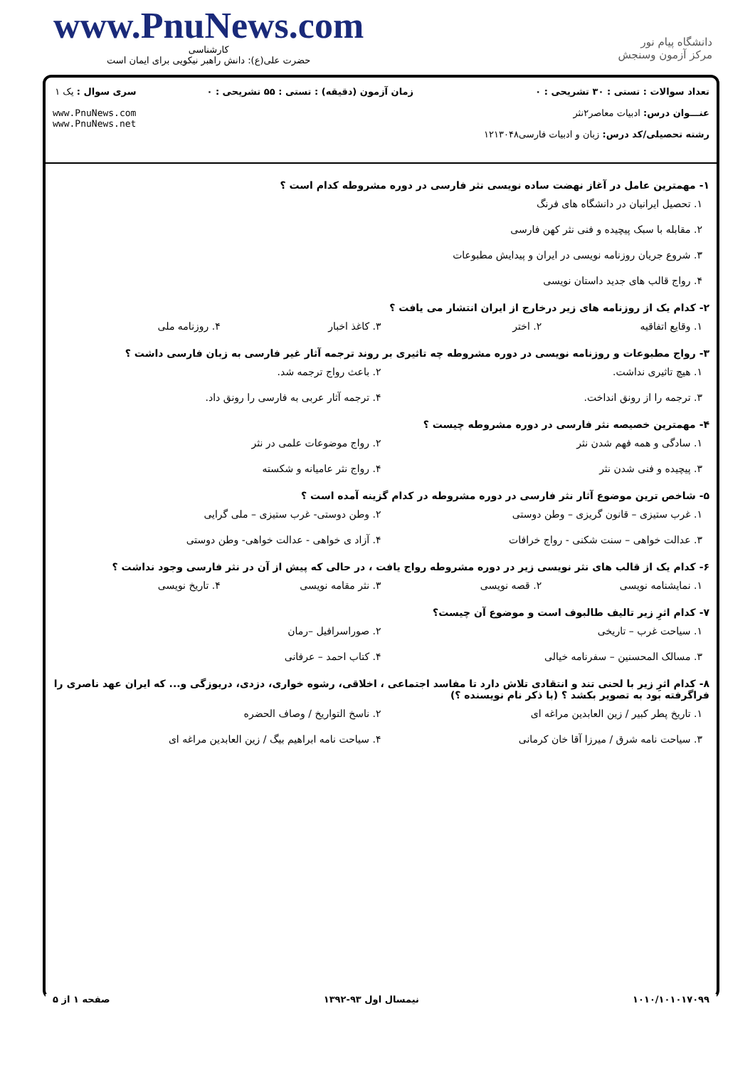www.PnuNews.com
کارشناسی
حضرت علی(ع): دانش راهبر نیکویی برای ایمان است
دانشگاه پیام نور
مرکز آزمون وسنجش
تعداد سوالات : تستی : ۳۰ تشریحی : ۰
عنـــوان درس: ادبیات معاصر۲نثر
رشته تحصیلی/کد درس: زبان و ادبیات فارسی۱۲۱۳۰۴۸
زمان آزمون (دقیقه) : تستی : ۵۵ تشریحی : ۰
سری سوال : یک ۱
www.PnuNews.com
www.PnuNews.net
۱- مهمترین عامل در آغاز نهضت ساده نویسی نثر فارسی در دوره مشروطه کدام است ؟
۱. تحصیل ایرانیان در دانشگاه های فرنگ
۲. مقابله با سبک پیچیده و فنی نثر کهن فارسی
۳. شروع جریان روزنامه نویسی در ایران و پیدایش مطبوعات
۴. رواج قالب های جدید داستان نویسی
۲- کدام یک از روزنامه های زیر درخارج از ایران انتشار می یافت ؟
۱. وقایع اتفاقیه
۲. اختر
۳. کاغذ اخبار
۴. روزنامه ملی
۳- رواج مطبوعات و روزنامه نویسی در دوره مشروطه چه تاثیری بر روند ترجمه آثار غیر فارسی به زبان فارسی داشت ؟
۱. هیچ تاثیری نداشت.
۲. باعث رواج ترجمه شد.
۳. ترجمه را از رونق انداخت.
۴. ترجمه آثار عربی به فارسی را رونق داد.
۴- مهمترین خصیصه نثر فارسی در دوره مشروطه چیست ؟
۱. سادگی و همه فهم شدن نثر
۲. رواج موضوعات علمی در نثر
۳. پیچیده و فنی شدن نثر
۴. رواج نثر عامیانه و شکسته
۵- شاخص ترین موضوع آثار نثر فارسی در دوره مشروطه در کدام گزینه آمده است ؟
۱. غرب ستیزی – قانون گریزی – وطن دوستی
۲. وطن دوستی- غرب ستیزی – ملی گرایی
۳. عدالت خواهی – سنت شکنی - رواج خرافات
۴. آزاد ی خواهی - عدالت خواهی- وطن دوستی
۶- کدام یک از قالب های نثر نویسی زیر در دوره مشروطه رواج یافت ، در حالی که پیش از آن در نثر فارسی وجود نداشت ؟
۱. نمایشنامه نویسی
۲. قصه نویسی
۳. نثر مقامه نویسی
۴. تاریخ نویسی
۷- کدام اثرِ زیر تالیف طالبوف است و موضوع آن چیست؟
۱. سیاحت غرب – تاریخی
۲. صوراسرافیل –رمان
۳. مسالک المحسنین – سفرنامه خیالی
۴. کتاب احمد – عرفانی
۸- کدام اثرِ زیر با لحنی تند و انتقادی تلاش دارد تا مفاسد اجتماعی ، اخلاقی، رشوه خواری، دزدی، دریوزگی و... که ایران عهد ناصری را فراگرفته بود به تصویر بکشد ؟ (با ذکر نام نویسنده ؟)
۱. تاریخ پطر کبیر / زین العابدین مراغه ای
۲. ناسخ التواریخ / وصاف الحضره
۳. سیاحت نامه شرق / میرزا آقا خان کرمانی
۴. سیاحت نامه ابراهیم بیگ / زین العابدین مراغه ای
۱۰۱۰/۱۰۱۰۱۷۰۹۹ نیمسال اول ۹۳-۱۳۹۲ صفحه ۱ از ۵